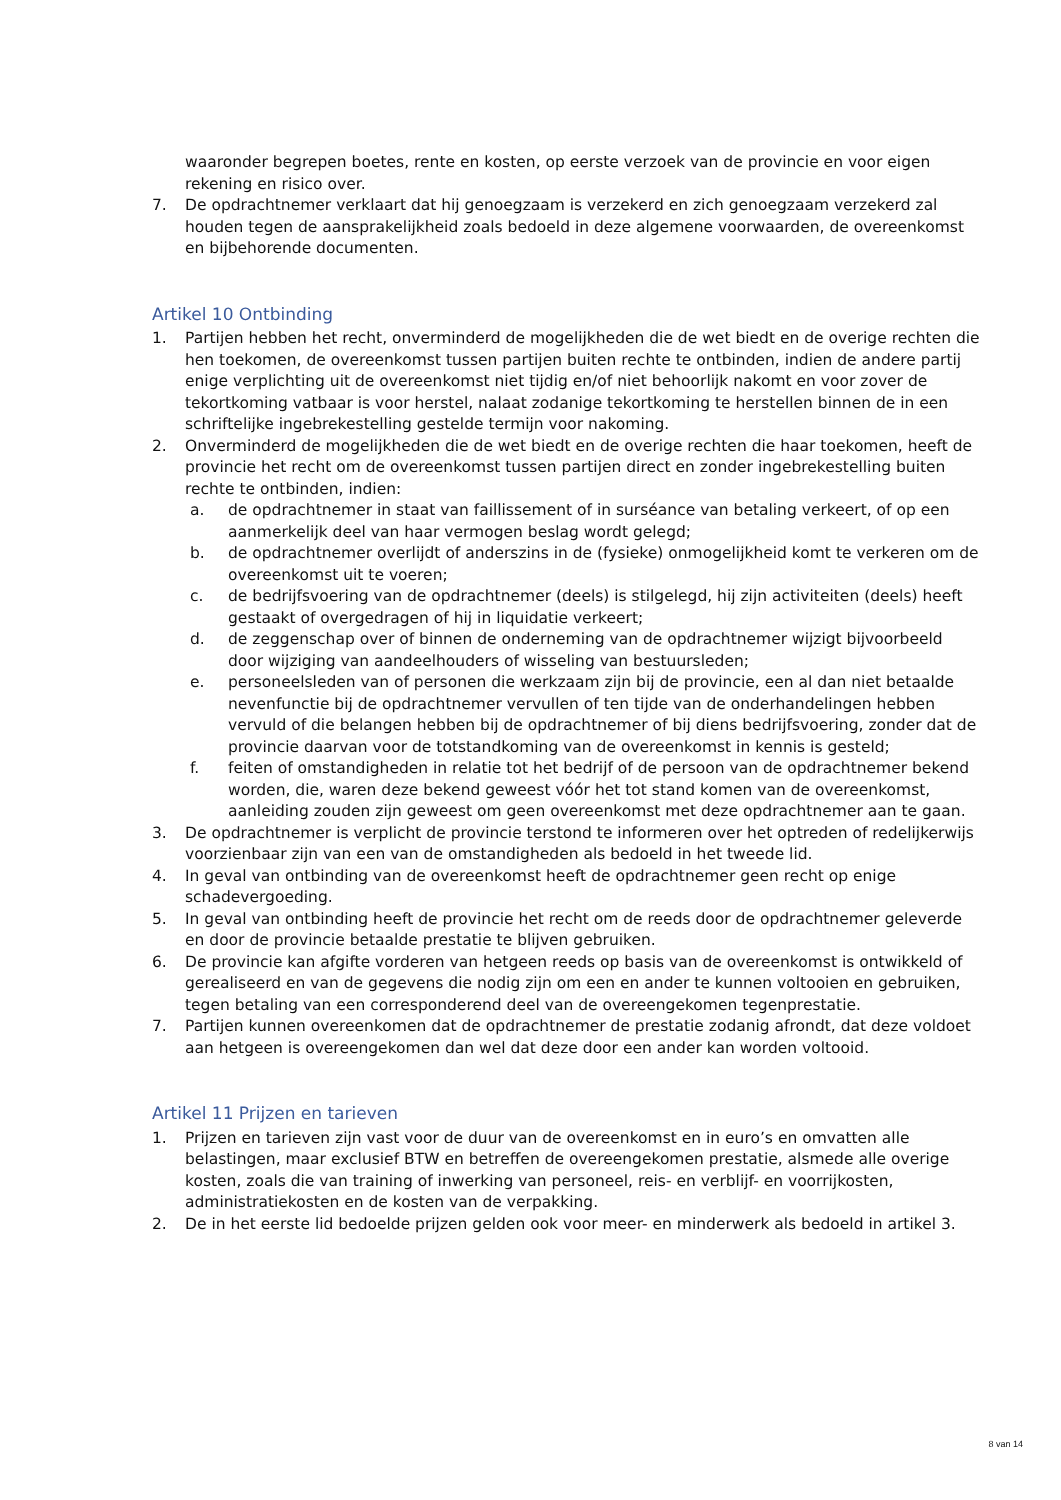waaronder begrepen boetes, rente en kosten, op eerste verzoek van de provincie en voor eigen rekening en risico over.
7. De opdrachtnemer verklaart dat hij genoegzaam is verzekerd en zich genoegzaam verzekerd zal houden tegen de aansprakelijkheid zoals bedoeld in deze algemene voorwaarden, de overeenkomst en bijbehorende documenten.
Artikel 10 Ontbinding
1. Partijen hebben het recht, onverminderd de mogelijkheden die de wet biedt en de overige rechten die hen toekomen, de overeenkomst tussen partijen buiten rechte te ontbinden, indien de andere partij enige verplichting uit de overeenkomst niet tijdig en/of niet behoorlijk nakomt en voor zover de tekortkoming vatbaar is voor herstel, nalaat zodanige tekortkoming te herstellen binnen de in een schriftelijke ingebrekestelling gestelde termijn voor nakoming.
2. Onverminderd de mogelijkheden die de wet biedt en de overige rechten die haar toekomen, heeft de provincie het recht om de overeenkomst tussen partijen direct en zonder ingebrekestelling buiten rechte te ontbinden, indien:
a. de opdrachtnemer in staat van faillissement of in surséance van betaling verkeert, of op een aanmerkelijk deel van haar vermogen beslag wordt gelegd;
b. de opdrachtnemer overlijdt of anderszins in de (fysieke) onmogelijkheid komt te verkeren om de overeenkomst uit te voeren;
c. de bedrijfsvoering van de opdrachtnemer (deels) is stilgelegd, hij zijn activiteiten (deels) heeft gestaakt of overgedragen of hij in liquidatie verkeert;
d. de zeggenschap over of binnen de onderneming van de opdrachtnemer wijzigt bijvoorbeeld door wijziging van aandeelhouders of wisseling van bestuursleden;
e. personeelsleden van of personen die werkzaam zijn bij de provincie, een al dan niet betaalde nevenfunctie bij de opdrachtnemer vervullen of ten tijde van de onderhandelingen hebben vervuld of die belangen hebben bij de opdrachtnemer of bij diens bedrijfsvoering, zonder dat de provincie daarvan voor de totstandkoming van de overeenkomst in kennis is gesteld;
f. feiten of omstandigheden in relatie tot het bedrijf of de persoon van de opdrachtnemer bekend worden, die, waren deze bekend geweest vóór het tot stand komen van de overeenkomst, aanleiding zouden zijn geweest om geen overeenkomst met deze opdrachtnemer aan te gaan.
3. De opdrachtnemer is verplicht de provincie terstond te informeren over het optreden of redelijkerwijs voorzienbaar zijn van een van de omstandigheden als bedoeld in het tweede lid.
4. In geval van ontbinding van de overeenkomst heeft de opdrachtnemer geen recht op enige schadevergoeding.
5. In geval van ontbinding heeft de provincie het recht om de reeds door de opdrachtnemer geleverde en door de provincie betaalde prestatie te blijven gebruiken.
6. De provincie kan afgifte vorderen van hetgeen reeds op basis van de overeenkomst is ontwikkeld of gerealiseerd en van de gegevens die nodig zijn om een en ander te kunnen voltooien en gebruiken, tegen betaling van een corresponderend deel van de overeengekomen tegenprestatie.
7. Partijen kunnen overeenkomen dat de opdrachtnemer de prestatie zodanig afrondt, dat deze voldoet aan hetgeen is overeengekomen dan wel dat deze door een ander kan worden voltooid.
Artikel 11 Prijzen en tarieven
1. Prijzen en tarieven zijn vast voor de duur van de overeenkomst en in euro’s en omvatten alle belastingen, maar exclusief BTW en betreffen de overeengekomen prestatie, alsmede alle overige kosten, zoals die van training of inwerking van personeel, reis- en verblijf- en voorrijkosten, administratiekosten en de kosten van de verpakking.
2. De in het eerste lid bedoelde prijzen gelden ook voor meer- en minderwerk als bedoeld in artikel 3.
8 van 14